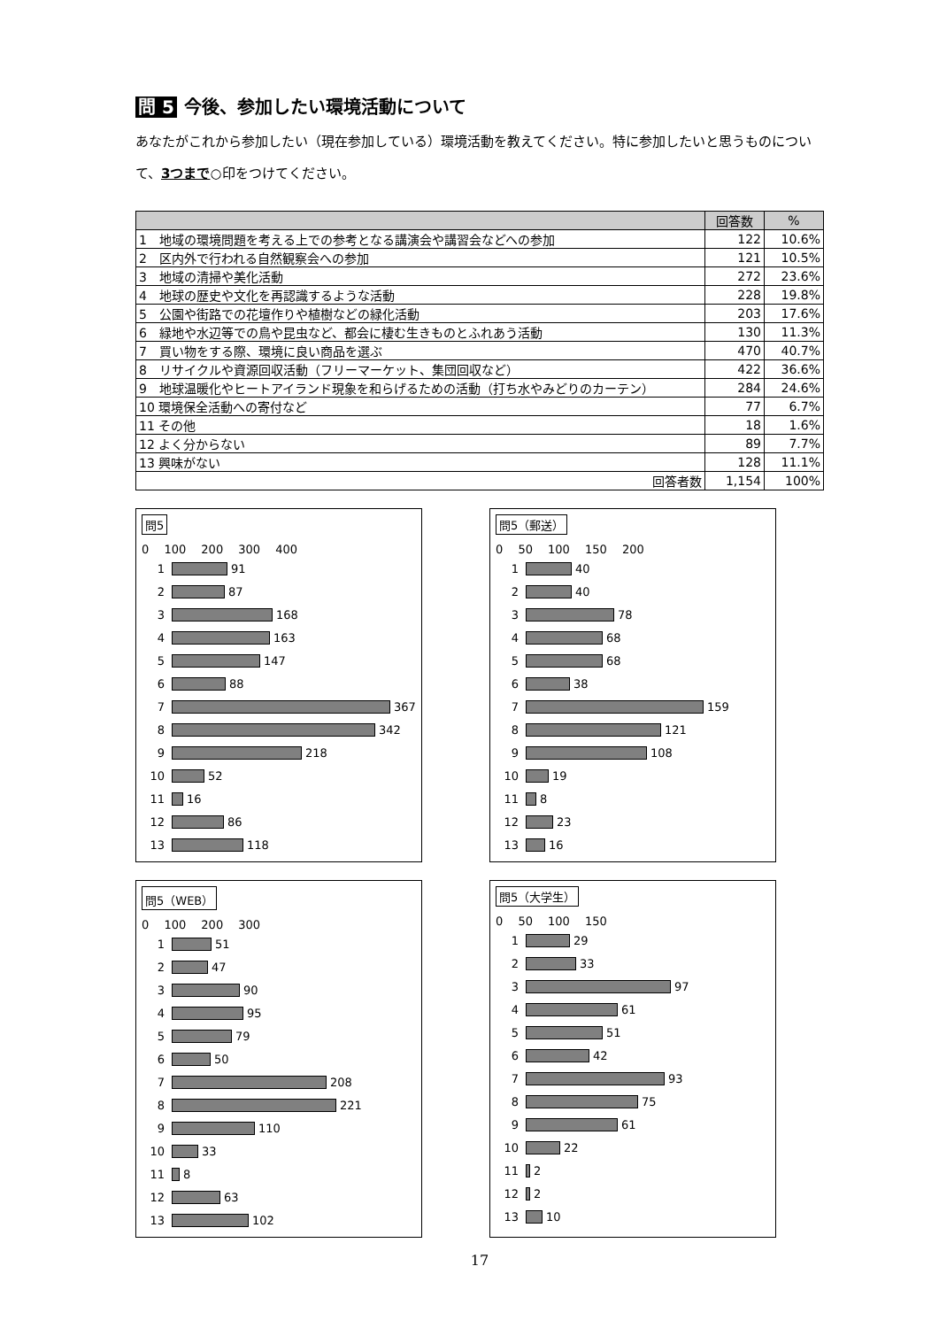問 5 今後、参加したい環境活動について
あなたがこれから参加したい（現在参加している）環境活動を教えてください。特に参加したいと思うものについて、3つまで○印をつけてください。
| | 回答数 | % |
| --- | --- | --- |
| 1 地域の環境問題を考える上での参考となる講演会や講習会などへの参加 | 122 | 10.6% |
| 2 区内外で行われる自然観察会への参加 | 121 | 10.5% |
| 3 地域の清掃や美化活動 | 272 | 23.6% |
| 4 地球の歴史や文化を再認識するような活動 | 228 | 19.8% |
| 5 公園や街路での花壇作りや植樹などの緑化活動 | 203 | 17.6% |
| 6 緑地や水辺等での鳥や昆虫など、都会に棲む生きものとふれあう活動 | 130 | 11.3% |
| 7 買い物をする際、環境に良い商品を選ぶ | 470 | 40.7% |
| 8 リサイクルや資源回収活動（フリーマーケット、集団回収など） | 422 | 36.6% |
| 9 地球温暖化やヒートアイランド現象を和らげるための活動（打ち水やみどりのカーテン） | 284 | 24.6% |
| 10 環境保全活動への寄付など | 77 | 6.7% |
| 11 その他 | 18 | 1.6% |
| 12 よく分からない | 89 | 7.7% |
| 13 興味がない | 128 | 11.1% |
| 回答者数 | 1,154 | 100% |
問5
0　 100　 200　 300　 400
1
91
2
87
3
168
4
163
5
147
6
88
7
367
8
342
9
218
10
52
11
16
12
86
13
118
問5（郵送）
0　 50　 100　 150　 200
1
40
2
40
3
78
4
68
5
68
6
38
7
159
8
121
9
108
10
19
11
8
12
23
13
16
問5（WEB）
0　 100　 200　 300
1
51
2
47
3
90
4
95
5
79
6
50
7
208
8
221
9
110
10
33
11
8
12
63
13
102
問5（大学生）
0　 50　 100　 150
1
29
2
33
3
97
4
61
5
51
6
42
7
93
8
75
9
61
10
22
11
2
12
2
13
10
17